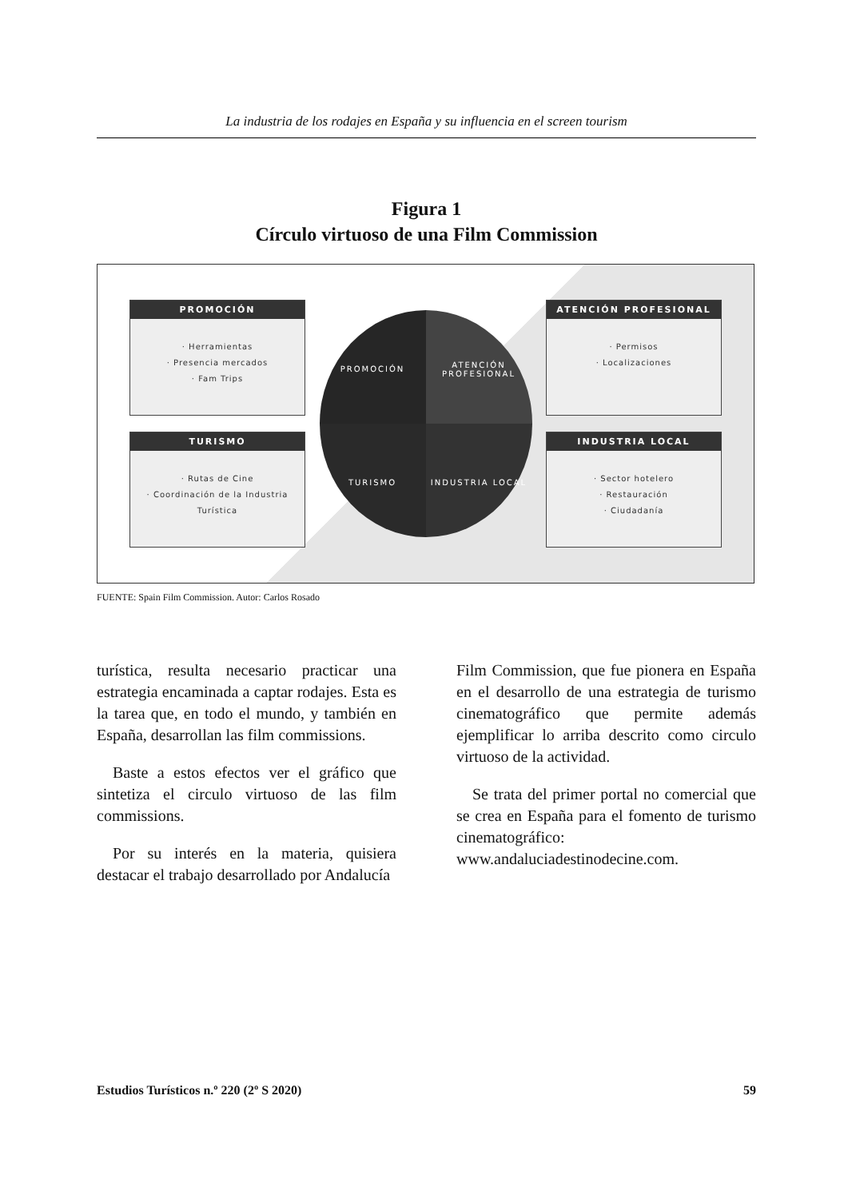La industria de los rodajes en España y su influencia en el screen tourism
Figura 1
Círculo virtuoso de una Film Commission
PROMOCIÓN
· Herramientas
· Presencia mercados
· Fam Trips
TURISMO
· Rutas de Cine
· Coordinación de la Industria Turística
PROMOCIÓN ATENCIÓN PROFESIONAL TURISMO INDUSTRIA LOCAL
ATENCIÓN PROFESIONAL
· Permisos
· Localizaciones
INDUSTRIA LOCAL
· Sector hotelero
· Restauración
· Ciudadanía
FUENTE: Spain Film Commission. Autor: Carlos Rosado
turística, resulta necesario practicar una estrategia encaminada a captar rodajes. Esta es la tarea que, en todo el mundo, y también en España, desarrollan las film commissions.
 Baste a estos efectos ver el gráfico que sintetiza el circulo virtuoso de las film commissions.
 Por su interés en la materia, quisiera destacar el trabajo desarrollado por Andalucía
Film Commission, que fue pionera en España en el desarrollo de una estrategia de turismo cinematográfico que permite además ejemplificar lo arriba descrito como circulo virtuoso de la actividad.
 Se trata del primer portal no comercial que se crea en España para el fomento de turismo cinematográfico: www.andaluciadestinodecine.com.
Estudios Turísticos n.º 220 (2º S 2020) 59